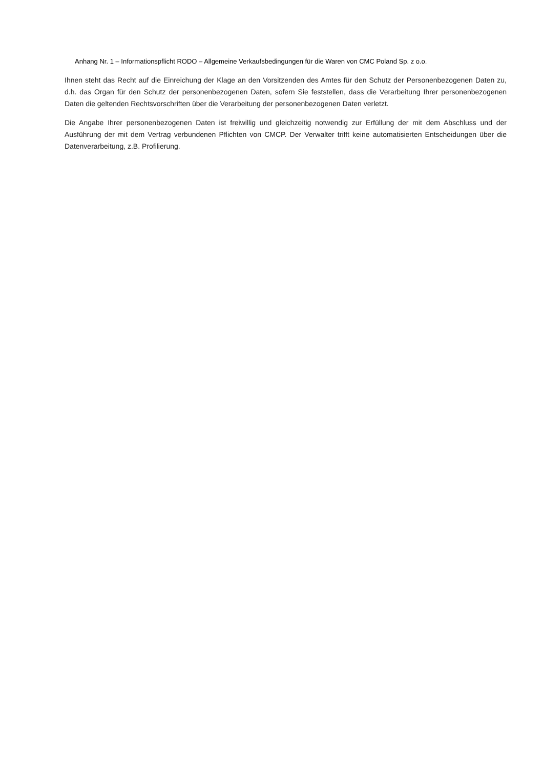Anhang Nr. 1 – Informationspflicht RODO – Allgemeine Verkaufsbedingungen für die Waren von CMC Poland Sp. z o.o.
Ihnen steht das Recht auf die Einreichung der Klage an den Vorsitzenden des Amtes für den Schutz der Personenbezogenen Daten zu, d.h. das Organ für den Schutz der personenbezogenen Daten, sofern Sie feststellen, dass die Verarbeitung Ihrer personenbezogenen Daten die geltenden Rechtsvorschriften über die Verarbeitung der personenbezogenen Daten verletzt.
Die Angabe Ihrer personenbezogenen Daten ist freiwillig und gleichzeitig notwendig zur Erfüllung der mit dem Abschluss und der Ausführung der mit dem Vertrag verbundenen Pflichten von CMCP. Der Verwalter trifft keine automatisierten Entscheidungen über die Datenverarbeitung, z.B. Profilierung.